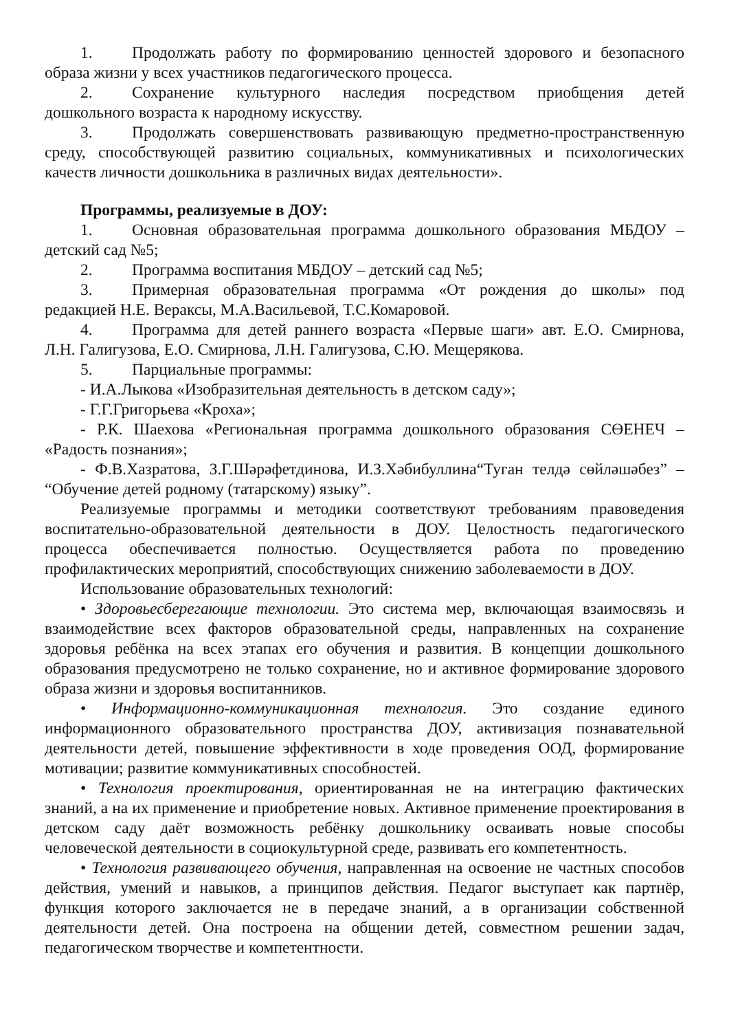1. Продолжать работу по формированию ценностей здорового и безопасного образа жизни у всех участников педагогического процесса.
2. Сохранение культурного наследия посредством приобщения детей дошкольного возраста к народному искусству.
3. Продолжать совершенствовать развивающую предметно-пространственную среду, способствующей развитию социальных, коммуникативных и психологических качеств личности дошкольника в различных видах деятельности».
Программы, реализуемые в ДОУ:
1. Основная образовательная программа дошкольного образования МБДОУ – детский сад №5;
2. Программа воспитания МБДОУ – детский сад №5;
3. Примерная образовательная программа «От рождения до школы» под редакцией Н.Е. Вераксы, М.А.Васильевой, Т.С.Комаровой.
4. Программа для детей раннего возраста «Первые шаги» авт. Е.О. Смирнова, Л.Н. Галигузова, Е.О. Смирнова, Л.Н. Галигузова, С.Ю. Мещерякова.
5. Парциальные программы:
- И.А.Лыкова «Изобразительная деятельность в детском саду»;
- Г.Г.Григорьева «Кроха»;
- Р.К. Шаехова «Региональная программа дошкольного образования СӨЕНЕЧ – «Радость познания»;
- Ф.В.Хазратова, З.Г.Шәрәфетдинова, И.З.Хәбибуллина“Туган телдә сөйләшәбез” – “Обучение детей родному (татарскому) языку”.
Реализуемые программы и методики соответствуют требованиям правоведения воспитательно-образовательной деятельности в ДОУ. Целостность педагогического процесса обеспечивается полностью. Осуществляется работа по проведению профилактических мероприятий, способствующих снижению заболеваемости в ДОУ.
Использование образовательных технологий:
• Здоровьесберегающие технологии. Это система мер, включающая взаимосвязь и взаимодействие всех факторов образовательной среды, направленных на сохранение здоровья ребёнка на всех этапах его обучения и развития. В концепции дошкольного образования предусмотрено не только сохранение, но и активное формирование здорового образа жизни и здоровья воспитанников.
• Информационно-коммуникационная технология. Это создание единого информационного образовательного пространства ДОУ, активизация познавательной деятельности детей, повышение эффективности в ходе проведения ООД, формирование мотивации; развитие коммуникативных способностей.
• Технология проектирования, ориентированная не на интеграцию фактических знаний, а на их применение и приобретение новых. Активное применение проектирования в детском саду даёт возможность ребёнку дошкольнику осваивать новые способы человеческой деятельности в социокультурной среде, развивать его компетентность.
• Технология развивающего обучения, направленная на освоение не частных способов действия, умений и навыков, а принципов действия. Педагог выступает как партнёр, функция которого заключается не в передаче знаний, а в организации собственной деятельности детей. Она построена на общении детей, совместном решении задач, педагогическом творчестве и компетентности.